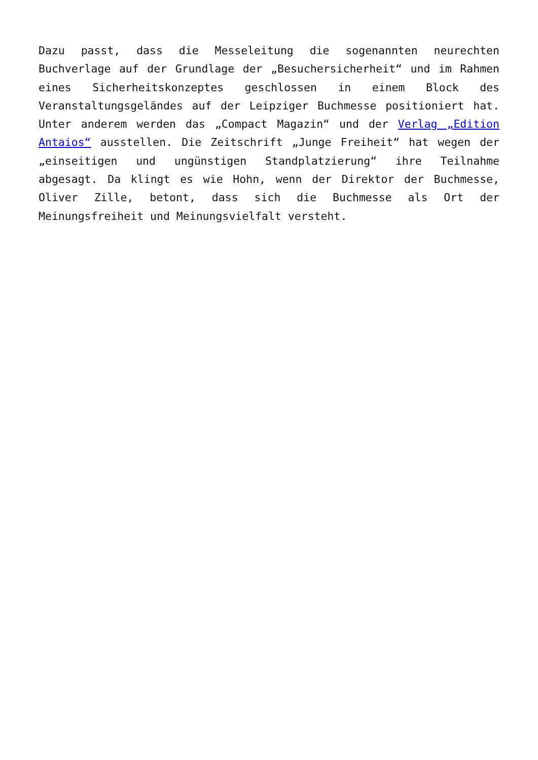Dazu passt, dass die Messeleitung die sogenannten neurechten Buchverlage auf der Grundlage der „Besuchersicherheit“ und im Rahmen eines Sicherheitskonzeptes geschlossen in einem Block des Veranstaltungsgeländes auf der Leipziger Buchmesse positioniert hat. Unter anderem werden das „Compact Magazin“ und der Verlag „Edition Antaios“ ausstellen. Die Zeitschrift „Junge Freiheit“ hat wegen der „einseitigen und ungünstigen Standplatzierung“ ihre Teilnahme abgesagt. Da klingt es wie Hohn, wenn der Direktor der Buchmesse, Oliver Zille, betont, dass sich die Buchmesse als Ort der Meinungsfreiheit und Meinungsvielfalt versteht.